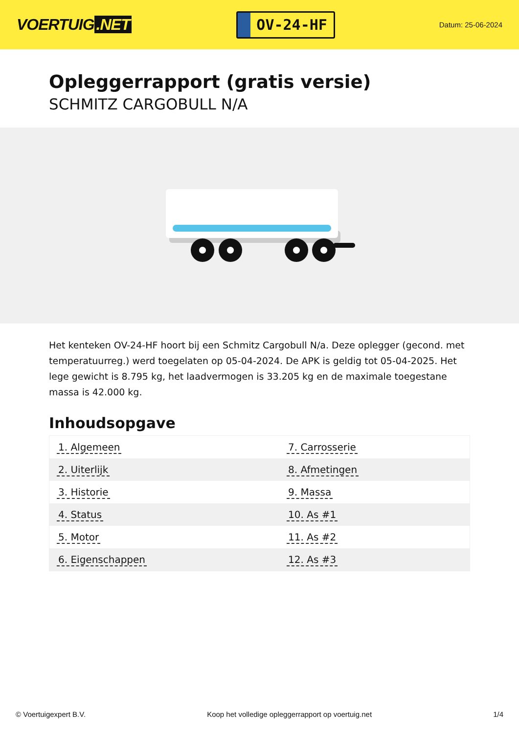VOERTUIG.NET
OV-24-HF
Datum: 25-06-2024
Opleggerrapport (gratis versie)
SCHMITZ CARGOBULL N/A
Het kenteken OV-24-HF hoort bij een Schmitz Cargobull N/a. Deze oplegger (gecond. met temperatuurreg.) werd toegelaten op 05-04-2024. De APK is geldig tot 05-04-2025. Het lege gewicht is 8.795 kg, het laadvermogen is 33.205 kg en de maximale toegestane massa is 42.000 kg.
Inhoudsopgave
| 1. Algemeen | 7. Carrosserie |
| 2. Uiterlijk | 8. Afmetingen |
| 3. Historie | 9. Massa |
| 4. Status | 10. As #1 |
| 5. Motor | 11. As #2 |
| 6. Eigenschappen | 12. As #3 |
© Voertuigexpert B.V. Koop het volledige opleggerrapport op voertuig.net 1/4